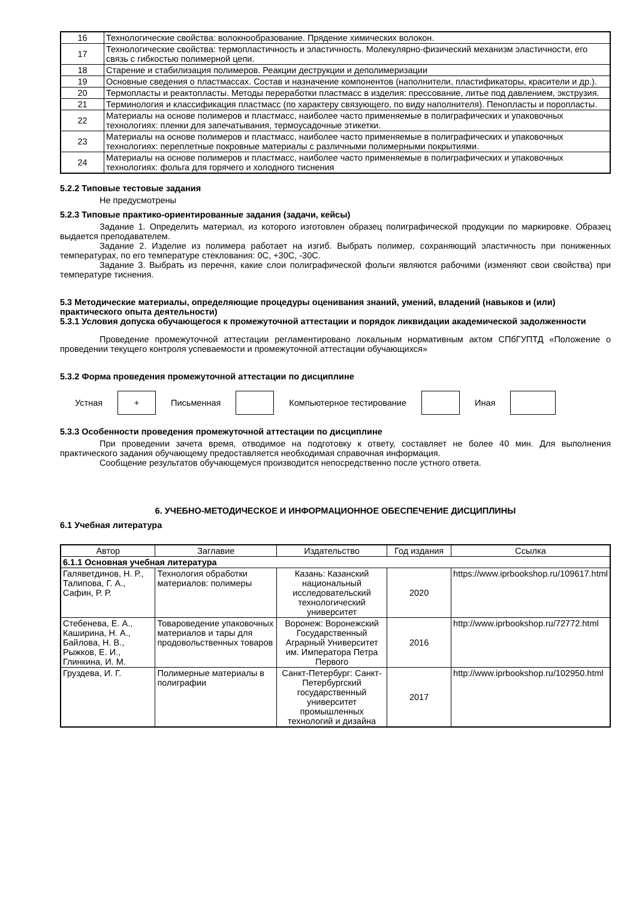| 16 | Технологические свойства: волокнообразование. Прядение химических волокон. |
| 17 | Технологические свойства: термопластичность и эластичность. Молекулярно-физический механизм эластичности, его связь с гибкостью полимерной цепи. |
| 18 | Старение и стабилизация полимеров. Реакции деструкции и деполимеризации |
| 19 | Основные сведения о пластмассах. Состав и назначение компонентов (наполнители, пластификаторы, красители и др.). |
| 20 | Термопласты и реактопласты. Методы переработки пластмасс в изделия: прессование, литье под давлением, экструзия. |
| 21 | Терминология и классификация пластмасс (по характеру связующего, по виду наполнителя). Пенопласты и поропласты. |
| 22 | Материалы на основе полимеров и пластмасс, наиболее часто применяемые в полиграфических и упаковочных технологиях: пленки для запечатывания, термоусадочные этикетки. |
| 23 | Материалы на основе полимеров и пластмасс, наиболее часто применяемые в полиграфических и упаковочных технологиях: переплетные покровные материалы с различными полимерными покрытиями. |
| 24 | Материалы на основе полимеров и пластмасс, наиболее часто применяемые в полиграфических и упаковочных технологиях: фольга для горячего и холодного тиснения |
5.2.2 Типовые тестовые задания
Не предусмотрены
5.2.3 Типовые практико-ориентированные задания (задачи, кейсы)
Задание 1. Определить материал, из которого изготовлен образец полиграфической продукции по маркировке. Образец выдается преподавателем.
Задание 2. Изделие из полимера работает на изгиб. Выбрать полимер, сохраняющий эластичность при пониженных температурах, по его температуре стеклования: 0С, +30С, -30С.
Задание 3. Выбрать из перечня, какие слои полиграфической фольги являются рабочими (изменяют свои свойства) при температуре тиснения.
5.3 Методические материалы, определяющие процедуры оценивания знаний, умений, владений (навыков и (или) практического опыта деятельности)
5.3.1 Условия допуска обучающегося к промежуточной аттестации и порядок ликвидации академической задолженности
Проведение промежуточной аттестации регламентировано локальным нормативным актом СПбГУПТД «Положение о проведении текущего контроля успеваемости и промежуточной аттестации обучающихся»
5.3.2 Форма проведения промежуточной аттестации по дисциплине
Устная + Письменная Компьютерное тестирование Иная
5.3.3 Особенности проведения промежуточной аттестации по дисциплине
При проведении зачета время, отводимое на подготовку к ответу, составляет не более 40 мин. Для выполнения практического задания обучающему предоставляется необходимая справочная информация.
Сообщение результатов обучающемуся производится непосредственно после устного ответа.
6. УЧЕБНО-МЕТОДИЧЕСКОЕ И ИНФОРМАЦИОННОЕ ОБЕСПЕЧЕНИЕ ДИСЦИПЛИНЫ
6.1 Учебная литература
| Автор | Заглавие | Издательство | Год издания | Ссылка |
| --- | --- | --- | --- | --- |
| 6.1.1 Основная учебная литература | | | | |
| Галяветдинов, Н. Р., Талипова, Г. А., Сафин, Р. Р. | Технология обработки материалов: полимеры | Казань: Казанский национальный исследовательский технологический университет | 2020 | https://www.iprbookshop.ru/109617.html |
| Стебенева, Е. А., Каширина, Н. А., Байлова, Н. В., Рыжков, Е. И., Глинкина, И. М. | Товароведение упаковочных материалов и тары для продовольственных товаров | Воронеж: Воронежский Государственный Аграрный Университет им. Императора Петра Первого | 2016 | http://www.iprbookshop.ru/72772.html |
| Груздева, И. Г. | Полимерные материалы в полиграфии | Санкт-Петербург: Санкт-Петербургский государственный университет промышленных технологий и дизайна | 2017 | http://www.iprbookshop.ru/102950.html |